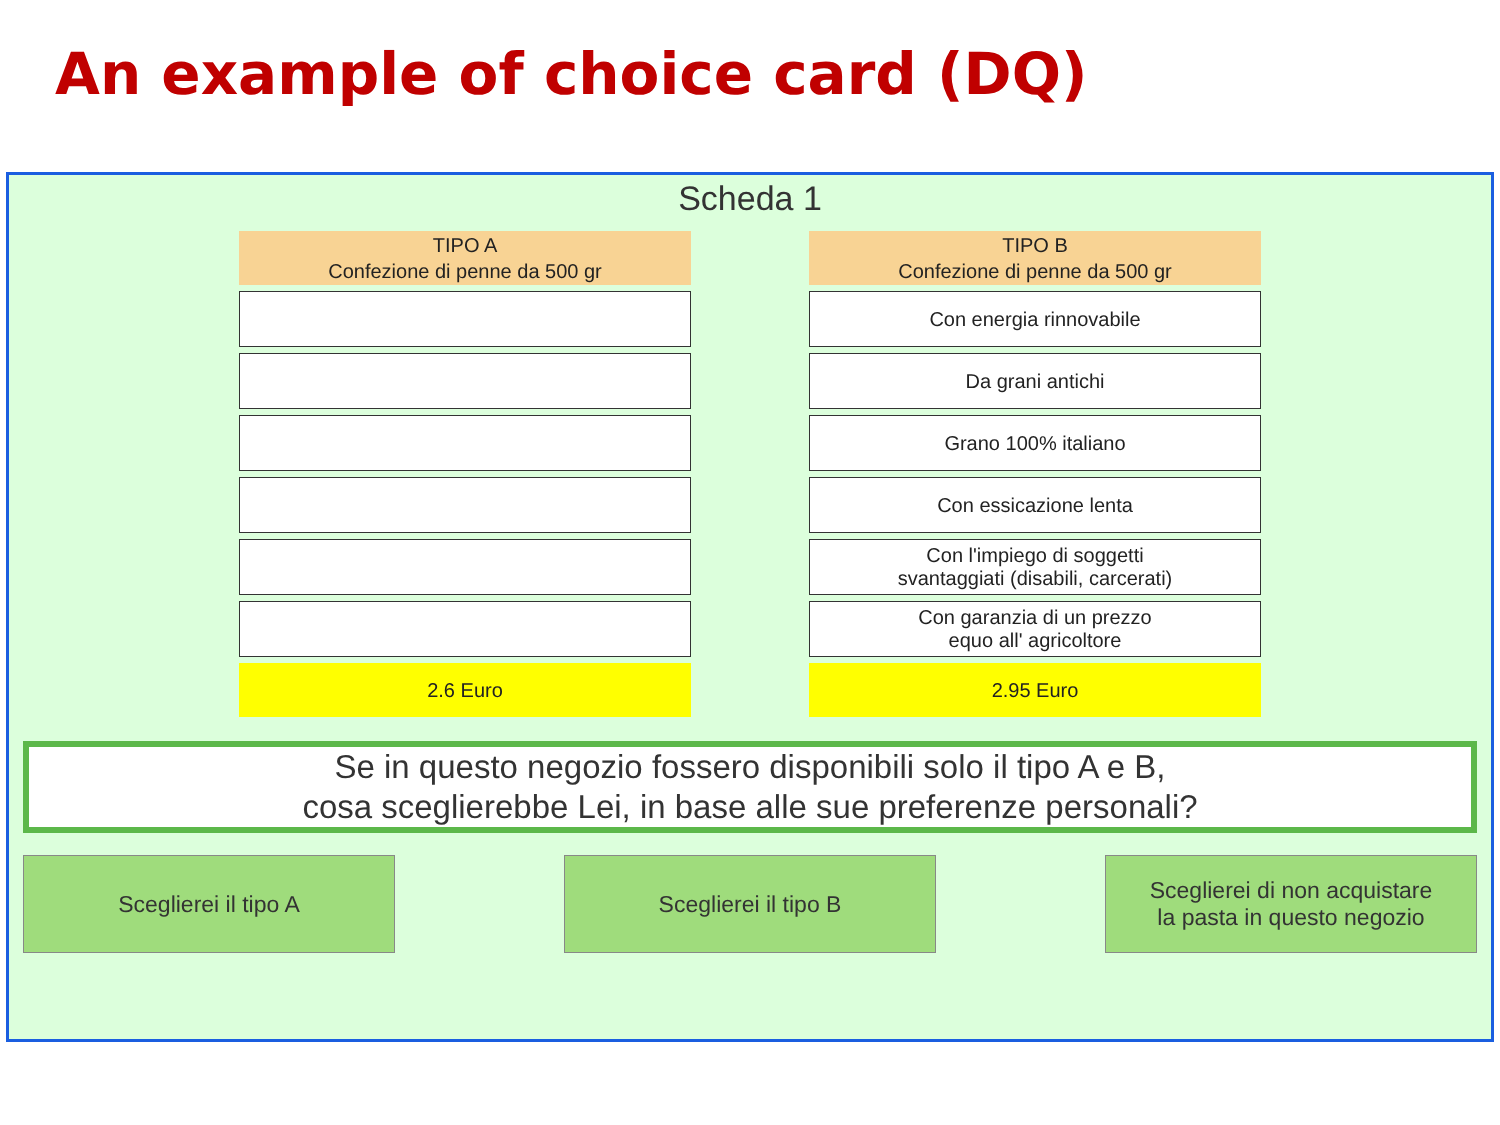An example of choice card (DQ)
Scheda 1
| TIPO A Confezione di penne da 500 gr |
| --- |
| 2.6 Euro |
| TIPO B Confezione di penne da 500 gr |
| --- |
| Con energia rinnovabile |
| Da grani antichi |
| Grano 100% italiano |
| Con essicazione lenta |
| Con l'impiego di soggetti svantaggiati (disabili, carcerati) |
| Con garanzia di un prezzo equo all' agricoltore |
| 2.95 Euro |
Se in questo negozio fossero disponibili solo il tipo A e B,
cosa sceglierebbe Lei, in base alle sue preferenze personali?
Sceglierei il tipo A Sceglierei il tipo B Sceglierei di non acquistare
la pasta in questo negozio